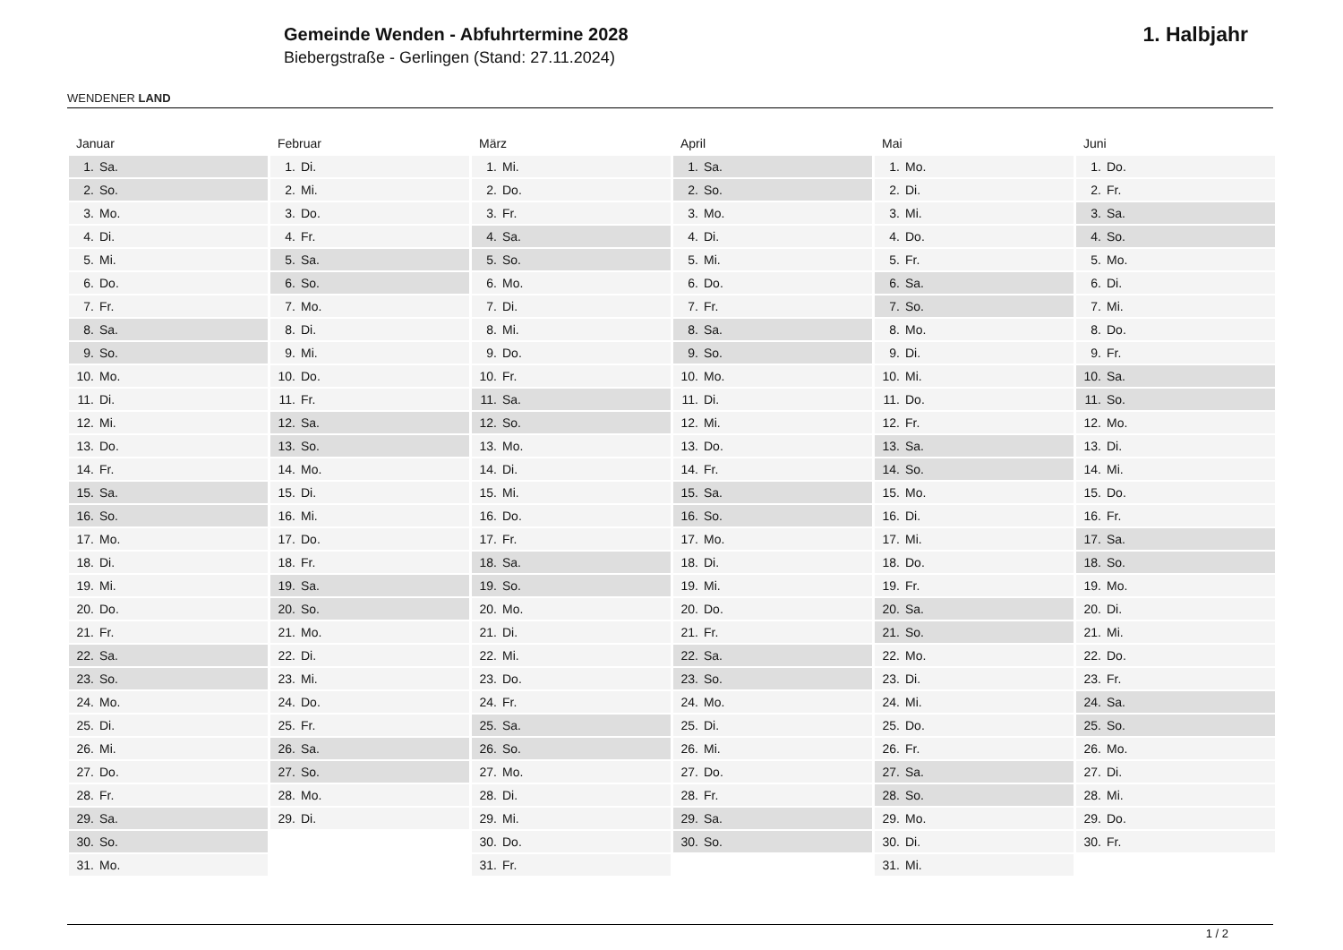WENDENER LAND
Gemeinde Wenden - Abfuhrtermine 2028
Biebergstraße - Gerlingen (Stand: 27.11.2024)
1. Halbjahr
Januar
| 1. | Sa. |
| 2. | So. |
| 3. | Mo. |
| 4. | Di. |
| 5. | Mi. |
| 6. | Do. |
| 7. | Fr. |
| 8. | Sa. |
| 9. | So. |
| 10. | Mo. |
| 11. | Di. |
| 12. | Mi. |
| 13. | Do. |
| 14. | Fr. |
| 15. | Sa. |
| 16. | So. |
| 17. | Mo. |
| 18. | Di. |
| 19. | Mi. |
| 20. | Do. |
| 21. | Fr. |
| 22. | Sa. |
| 23. | So. |
| 24. | Mo. |
| 25. | Di. |
| 26. | Mi. |
| 27. | Do. |
| 28. | Fr. |
| 29. | Sa. |
| 30. | So. |
| 31. | Mo. |
Februar
| 1. | Di. |
| 2. | Mi. |
| 3. | Do. |
| 4. | Fr. |
| 5. | Sa. |
| 6. | So. |
| 7. | Mo. |
| 8. | Di. |
| 9. | Mi. |
| 10. | Do. |
| 11. | Fr. |
| 12. | Sa. |
| 13. | So. |
| 14. | Mo. |
| 15. | Di. |
| 16. | Mi. |
| 17. | Do. |
| 18. | Fr. |
| 19. | Sa. |
| 20. | So. |
| 21. | Mo. |
| 22. | Di. |
| 23. | Mi. |
| 24. | Do. |
| 25. | Fr. |
| 26. | Sa. |
| 27. | So. |
| 28. | Mo. |
| 29. | Di. |
März
| 1. | Mi. |
| 2. | Do. |
| 3. | Fr. |
| 4. | Sa. |
| 5. | So. |
| 6. | Mo. |
| 7. | Di. |
| 8. | Mi. |
| 9. | Do. |
| 10. | Fr. |
| 11. | Sa. |
| 12. | So. |
| 13. | Mo. |
| 14. | Di. |
| 15. | Mi. |
| 16. | Do. |
| 17. | Fr. |
| 18. | Sa. |
| 19. | So. |
| 20. | Mo. |
| 21. | Di. |
| 22. | Mi. |
| 23. | Do. |
| 24. | Fr. |
| 25. | Sa. |
| 26. | So. |
| 27. | Mo. |
| 28. | Di. |
| 29. | Mi. |
| 30. | Do. |
| 31. | Fr. |
April
| 1. | Sa. |
| 2. | So. |
| 3. | Mo. |
| 4. | Di. |
| 5. | Mi. |
| 6. | Do. |
| 7. | Fr. |
| 8. | Sa. |
| 9. | So. |
| 10. | Mo. |
| 11. | Di. |
| 12. | Mi. |
| 13. | Do. |
| 14. | Fr. |
| 15. | Sa. |
| 16. | So. |
| 17. | Mo. |
| 18. | Di. |
| 19. | Mi. |
| 20. | Do. |
| 21. | Fr. |
| 22. | Sa. |
| 23. | So. |
| 24. | Mo. |
| 25. | Di. |
| 26. | Mi. |
| 27. | Do. |
| 28. | Fr. |
| 29. | Sa. |
| 30. | So. |
Mai
| 1. | Mo. |
| 2. | Di. |
| 3. | Mi. |
| 4. | Do. |
| 5. | Fr. |
| 6. | Sa. |
| 7. | So. |
| 8. | Mo. |
| 9. | Di. |
| 10. | Mi. |
| 11. | Do. |
| 12. | Fr. |
| 13. | Sa. |
| 14. | So. |
| 15. | Mo. |
| 16. | Di. |
| 17. | Mi. |
| 18. | Do. |
| 19. | Fr. |
| 20. | Sa. |
| 21. | So. |
| 22. | Mo. |
| 23. | Di. |
| 24. | Mi. |
| 25. | Do. |
| 26. | Fr. |
| 27. | Sa. |
| 28. | So. |
| 29. | Mo. |
| 30. | Di. |
| 31. | Mi. |
Juni
| 1. | Do. |
| 2. | Fr. |
| 3. | Sa. |
| 4. | So. |
| 5. | Mo. |
| 6. | Di. |
| 7. | Mi. |
| 8. | Do. |
| 9. | Fr. |
| 10. | Sa. |
| 11. | So. |
| 12. | Mo. |
| 13. | Di. |
| 14. | Mi. |
| 15. | Do. |
| 16. | Fr. |
| 17. | Sa. |
| 18. | So. |
| 19. | Mo. |
| 20. | Di. |
| 21. | Mi. |
| 22. | Do. |
| 23. | Fr. |
| 24. | Sa. |
| 25. | So. |
| 26. | Mo. |
| 27. | Di. |
| 28. | Mi. |
| 29. | Do. |
| 30. | Fr. |
1 / 2